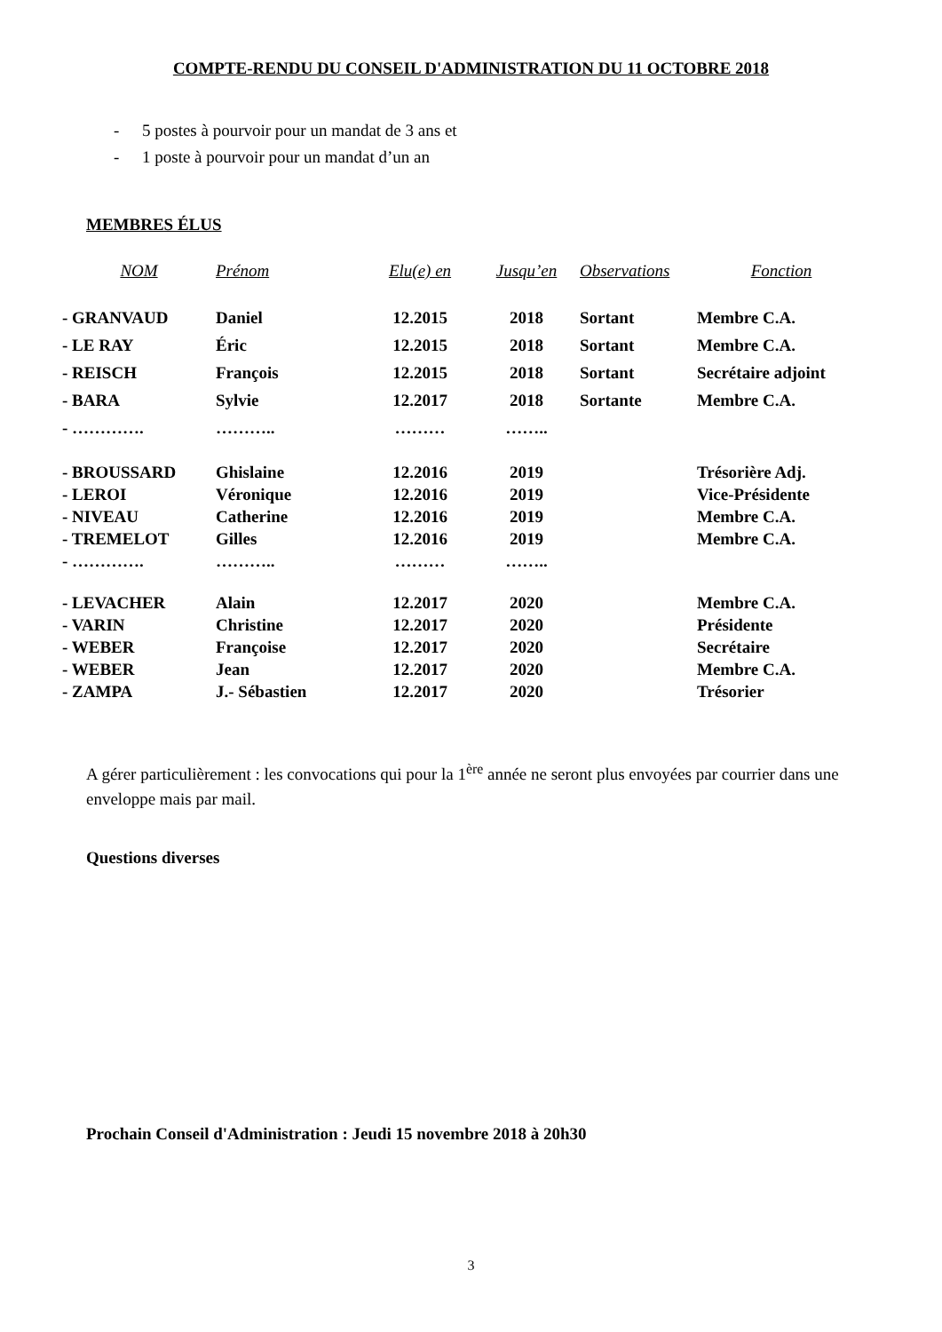COMPTE-RENDU DU CONSEIL D'ADMINISTRATION DU 11 OCTOBRE 2018
- 5 postes à pourvoir pour un mandat de 3 ans et
- 1 poste à pourvoir pour un mandat d’un an
MEMBRES ÉLUS
| NOM | Prénom | Elu(e) en | Jusqu’en | Observations | Fonction |
| --- | --- | --- | --- | --- | --- |
| - GRANVAUD | Daniel | 12.2015 | 2018 | Sortant | Membre C.A. |
| - LE RAY | Éric | 12.2015 | 2018 | Sortant | Membre C.A. |
| - REISCH | François | 12.2015 | 2018 | Sortant | Secrétaire adjoint |
| - BARA | Sylvie | 12.2017 | 2018 | Sortante | Membre C.A. |
| - …………. | ……….. | ……… | …….. | | |
| - BROUSSARD | Ghislaine | 12.2016 | 2019 | | Trésorière Adj. |
| - LEROI | Véronique | 12.2016 | 2019 | | Vice-Présidente |
| - NIVEAU | Catherine | 12.2016 | 2019 | | Membre C.A. |
| - TREMELOT | Gilles | 12.2016 | 2019 | | Membre C.A. |
| - …………. | ……….. | ……… | …….. | | |
| - LEVACHER | Alain | 12.2017 | 2020 | | Membre C.A. |
| - VARIN | Christine | 12.2017 | 2020 | | Présidente |
| - WEBER | Françoise | 12.2017 | 2020 | | Secrétaire |
| - WEBER | Jean | 12.2017 | 2020 | | Membre C.A. |
| - ZAMPA | J.- Sébastien | 12.2017 | 2020 | | Trésorier |
A gérer particulièrement : les convocations qui pour la 1<sup>ère</sup> année ne seront plus envoyées par courrier dans une enveloppe mais par mail.
Questions diverses
Prochain Conseil d'Administration : Jeudi 15 novembre 2018 à 20h30
3